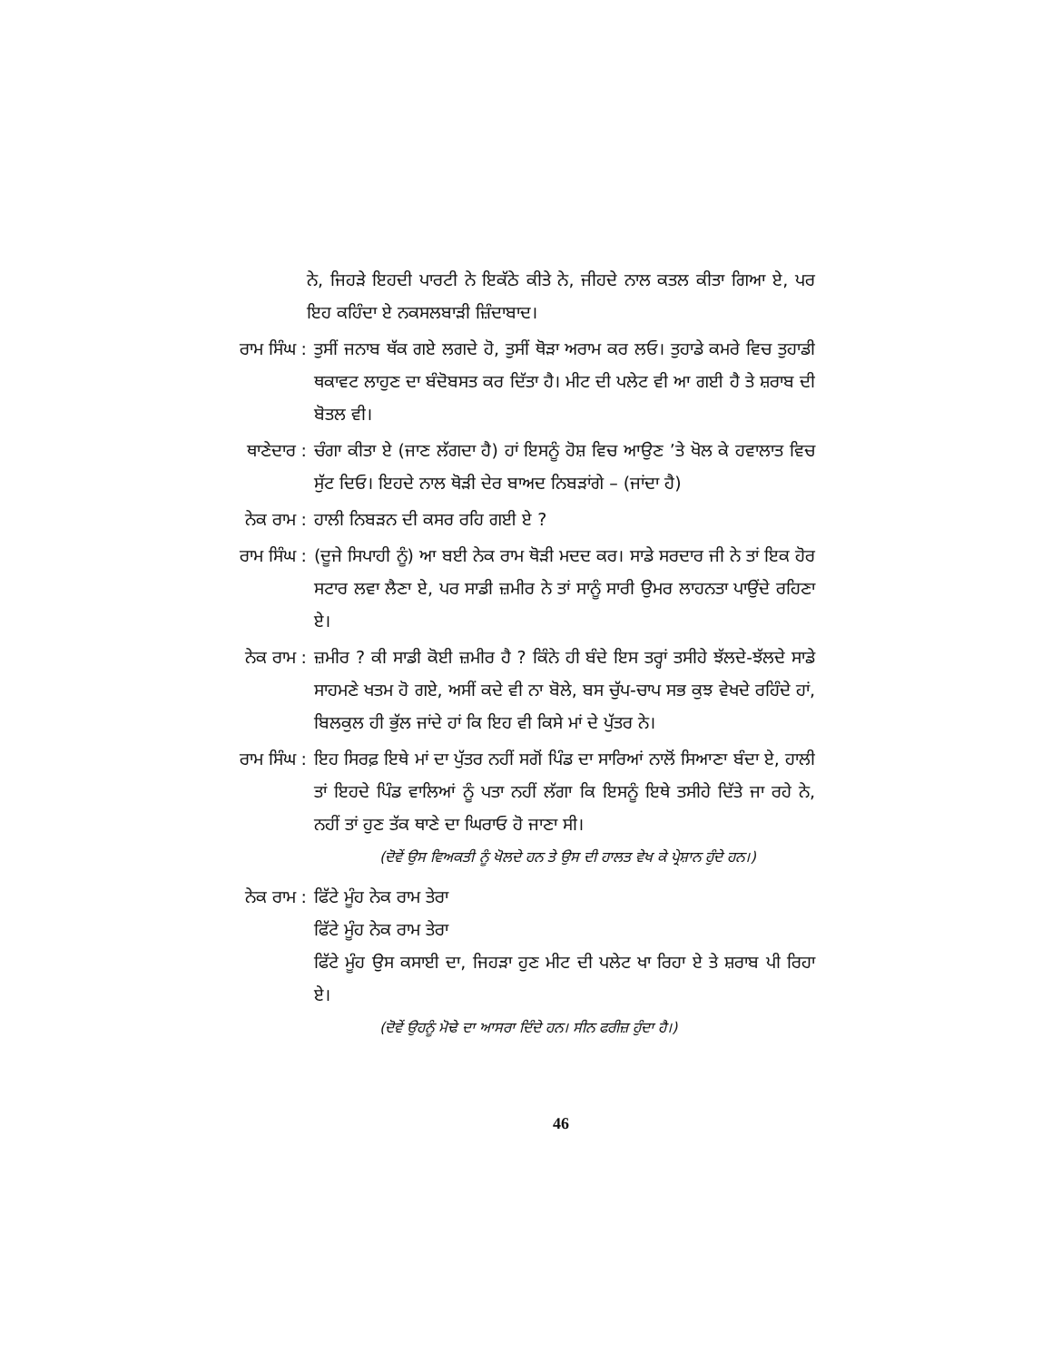ਨੇ, ਜਿਹੜੇ ਇਹਦੀ ਪਾਰਟੀ ਨੇ ਇਕੱਠੇ ਕੀਤੇ ਨੇ, ਜੀਹਦੇ ਨਾਲ ਕਤਲ ਕੀਤਾ ਗਿਆ ਏ, ਪਰ ਇਹ ਕਹਿੰਦਾ ਏ ਨਕਸਲਬਾੜੀ ਜ਼ਿੰਦਾਬਾਦ।
ਰਾਮ ਸਿੰਘ : ਤੁਸੀਂ ਜਨਾਬ ਥੱਕ ਗਏ ਲਗਦੇ ਹੋ, ਤੁਸੀਂ ਥੋੜਾ ਅਰਾਮ ਕਰ ਲਓ। ਤੁਹਾਡੇ ਕਮਰੇ ਵਿਚ ਤੁਹਾਡੀ ਥਕਾਵਟ ਲਾਹੁਣ ਦਾ ਬੰਦੋਬਸਤ ਕਰ ਦਿੱਤਾ ਹੈ। ਮੀਟ ਦੀ ਪਲੇਟ ਵੀ ਆ ਗਈ ਹੈ ਤੇ ਸ਼ਰਾਬ ਦੀ ਬੋਤਲ ਵੀ।
ਥਾਣੇਦਾਰ : ਚੰਗਾ ਕੀਤਾ ਏ (ਜਾਣ ਲੱਗਦਾ ਹੈ) ਹਾਂ ਇਸਨੂੰ ਹੋਸ਼ ਵਿਚ ਆਉਣ ’ਤੇ ਖੋਲ ਕੇ ਹਵਾਲਾਤ ਵਿਚ ਸੁੱਟ ਦਿਓ। ਇਹਦੇ ਨਾਲ ਥੋੜੀ ਦੇਰ ਬਾਅਦ ਨਿਬੜਾਂਗੇ – (ਜਾਂਦਾ ਹੈ)
ਨੇਕ ਰਾਮ : ਹਾਲੀ ਨਿਬੜਨ ਦੀ ਕਸਰ ਰਹਿ ਗਈ ਏ ?
ਰਾਮ ਸਿੰਘ : (ਦੂਜੇ ਸਿਪਾਹੀ ਨੂੰ) ਆ ਬਈ ਨੇਕ ਰਾਮ ਥੋੜੀ ਮਦਦ ਕਰ। ਸਾਡੇ ਸਰਦਾਰ ਜੀ ਨੇ ਤਾਂ ਇਕ ਹੋਰ ਸਟਾਰ ਲਵਾ ਲੈਣਾ ਏ, ਪਰ ਸਾਡੀ ਜ਼ਮੀਰ ਨੇ ਤਾਂ ਸਾਨੂੰ ਸਾਰੀ ਉਮਰ ਲਾਹਨਤਾ ਪਾਉਂਦੇ ਰਹਿਣਾ ਏ।
ਨੇਕ ਰਾਮ : ਜ਼ਮੀਰ ? ਕੀ ਸਾਡੀ ਕੋਈ ਜ਼ਮੀਰ ਹੈ ? ਕਿੰਨੇ ਹੀ ਬੰਦੇ ਇਸ ਤਰ੍ਹਾਂ ਤਸੀਹੇ ਝੱਲਦੇ-ਝੱਲਦੇ ਸਾਡੇ ਸਾਹਮਣੇ ਖਤਮ ਹੋ ਗਏ, ਅਸੀਂ ਕਦੇ ਵੀ ਨਾ ਬੋਲੇ, ਬਸ ਚੁੱਪ-ਚਾਪ ਸਭ ਕੁਝ ਵੇਖਦੇ ਰਹਿੰਦੇ ਹਾਂ, ਬਿਲਕੁਲ ਹੀ ਭੁੱਲ ਜਾਂਦੇ ਹਾਂ ਕਿ ਇਹ ਵੀ ਕਿਸੇ ਮਾਂ ਦੇ ਪੁੱਤਰ ਨੇ।
ਰਾਮ ਸਿੰਘ : ਇਹ ਸਿਰਫ਼ ਇਥੇ ਮਾਂ ਦਾ ਪੁੱਤਰ ਨਹੀਂ ਸਗੋਂ ਪਿੰਡ ਦਾ ਸਾਰਿਆਂ ਨਾਲੋਂ ਸਿਆਣਾ ਬੰਦਾ ਏ, ਹਾਲੀ ਤਾਂ ਇਹਦੇ ਪਿੰਡ ਵਾਲਿਆਂ ਨੂੰ ਪਤਾ ਨਹੀਂ ਲੱਗਾ ਕਿ ਇਸਨੂੰ ਇਥੇ ਤਸੀਹੇ ਦਿੱਤੇ ਜਾ ਰਹੇ ਨੇ, ਨਹੀਂ ਤਾਂ ਹੁਣ ਤੱਕ ਥਾਣੇ ਦਾ ਘਿਰਾਓ ਹੋ ਜਾਣਾ ਸੀ।
(ਦੋਵੇਂ ਉਸ ਵਿਅਕਤੀ ਨੂੰ ਖੋਲਦੇ ਹਨ ਤੇ ਉਸ ਦੀ ਹਾਲਤ ਵੇਖ ਕੇ ਪ੍ਰੇਸ਼ਾਨ ਹੁੰਦੇ ਹਨ।)
ਨੇਕ ਰਾਮ : ਫਿੱਟੇ ਮੂੰਹ ਨੇਕ ਰਾਮ ਤੇਰਾ
ਫਿੱਟੇ ਮੂੰਹ ਨੇਕ ਰਾਮ ਤੇਰਾ
ਫਿੱਟੇ ਮੂੰਹ ਉਸ ਕਸਾਈ ਦਾ, ਜਿਹੜਾ ਹੁਣ ਮੀਟ ਦੀ ਪਲੇਟ ਖਾ ਰਿਹਾ ਏ ਤੇ ਸ਼ਰਾਬ ਪੀ ਰਿਹਾ ਏ।
(ਦੋਵੇਂ ਉਹਨੂੰ ਮੋਢੇ ਦਾ ਆਸਰਾ ਦਿੰਦੇ ਹਨ। ਸੀਨ ਫਰੀਜ਼ ਹੁੰਦਾ ਹੈ।)
46